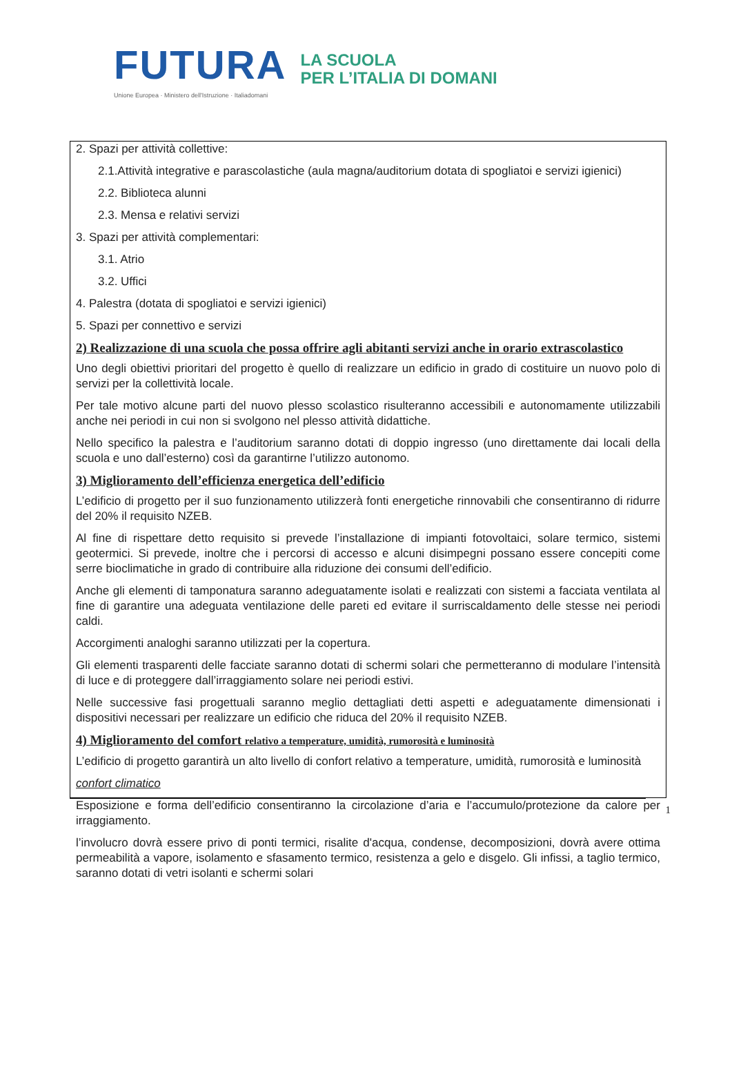FUTURA LA SCUOLA
PER L’ITALIA DI DOMANI
Unione Europea · Ministero dell'Istruzione · Italiadomani
2. Spazi per attività collettive:
2.1.Attività integrative e parascolastiche (aula magna/auditorium dotata di spogliatoi e servizi igienici)
2.2. Biblioteca alunni
2.3. Mensa e relativi servizi
3. Spazi per attività complementari:
3.1. Atrio
3.2. Uffici
4. Palestra (dotata di spogliatoi e servizi igienici)
5. Spazi per connettivo e servizi
2) Realizzazione di una scuola che possa offrire agli abitanti servizi anche in orario extrascolastico
Uno degli obiettivi prioritari del progetto è quello di realizzare un edificio in grado di costituire un nuovo polo di servizi per la collettività locale.
Per tale motivo alcune parti del nuovo plesso scolastico risulteranno accessibili e autonomamente utilizzabili anche nei periodi in cui non si svolgono nel plesso attività didattiche.
Nello specifico la palestra e l’auditorium saranno dotati di doppio ingresso (uno direttamente dai locali della scuola e uno dall’esterno) così da garantirne l’utilizzo autonomo.
3) Miglioramento dell’efficienza energetica dell’edificio
L’edificio di progetto per il suo funzionamento utilizzerà fonti energetiche rinnovabili che consentiranno di ridurre del 20% il requisito NZEB.
Al fine di rispettare detto requisito si prevede l’installazione di impianti fotovoltaici, solare termico, sistemi geotermici. Si prevede, inoltre che i percorsi di accesso e alcuni disimpegni possano essere concepiti come serre bioclimatiche in grado di contribuire alla riduzione dei consumi dell’edificio.
Anche gli elementi di tamponatura saranno adeguatamente isolati e realizzati con sistemi a facciata ventilata al fine di garantire una adeguata ventilazione delle pareti ed evitare il surriscaldamento delle stesse nei periodi caldi.
Accorgimenti analoghi saranno utilizzati per la copertura.
Gli elementi trasparenti delle facciate saranno dotati di schermi solari che permetteranno di modulare l’intensità di luce e di proteggere dall’irraggiamento solare nei periodi estivi.
Nelle successive fasi progettuali saranno meglio dettagliati detti aspetti e adeguatamente dimensionati i dispositivi necessari per realizzare un edificio che riduca del 20% il requisito NZEB.
4) Miglioramento del comfort relativo a temperature, umidità, rumorosità e luminosità
L’edificio di progetto garantirà un alto livello di confort relativo a temperature, umidità, rumorosità e luminosità
confort climatico
Esposizione e forma dell’edificio consentiranno la circolazione d’aria e l’accumulo/protezione da calore per irraggiamento.
l’involucro dovrà essere privo di ponti termici, risalite d'acqua, condense, decomposizioni, dovrà avere ottima permeabilità a vapore, isolamento e sfasamento termico, resistenza a gelo e disgelo. Gli infissi, a taglio termico, saranno dotati di vetri isolanti e schermi solari
1